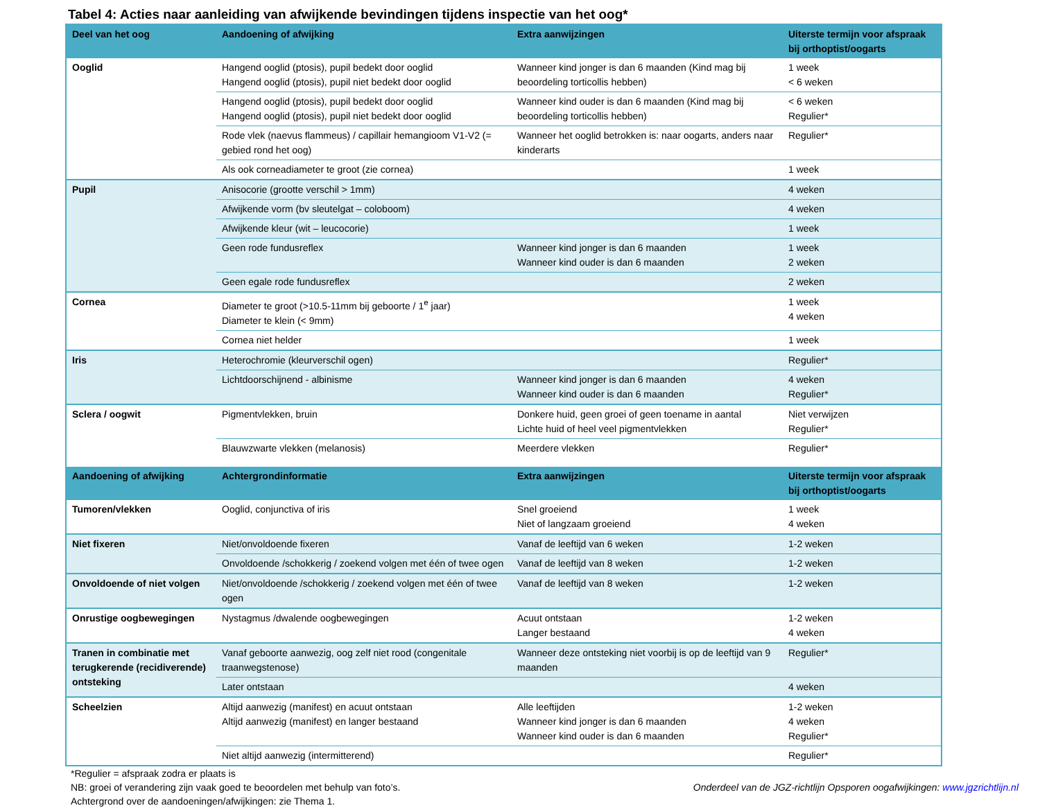Tabel 4: Acties naar aanleiding van afwijkende bevindingen tijdens inspectie van het oog*
| Deel van het oog | Aandoening of afwijking | Extra aanwijzingen | Uiterste termijn voor afspraak bij orthoptist/oogarts |
| --- | --- | --- | --- |
| Ooglid | Hangend ooglid (ptosis), pupil bedekt door ooglid Hangend ooglid (ptosis), pupil niet bedekt door ooglid | Wanneer kind jonger is dan 6 maanden (Kind mag bij beoordeling torticollis hebben) | 1 week < 6 weken |
| | Hangend ooglid (ptosis), pupil bedekt door ooglid Hangend ooglid (ptosis), pupil niet bedekt door ooglid | Wanneer kind ouder is dan 6 maanden (Kind mag bij beoordeling torticollis hebben) | < 6 weken Regulier* |
| | Rode vlek (naevus flammeus) / capillair hemangioom V1-V2 (= gebied rond het oog) | Wanneer het ooglid betrokken is: naar oogarts, anders naar kinderarts | Regulier* |
| | Als ook corneadiameter te groot (zie cornea) | | 1 week |
| Pupil | Anisocorie (grootte verschil > 1mm) | | 4 weken |
| | Afwijkende vorm (bv sleutelgat – coloboom) | | 4 weken |
| | Afwijkende kleur (wit – leucocorie) | | 1 week |
| | Geen rode fundusreflex | Wanneer kind jonger is dan 6 maanden Wanneer kind ouder is dan 6 maanden | 1 week 2 weken |
| | Geen egale rode fundusreflex | | 2 weken |
| Cornea | Diameter te groot (>10.5-11mm bij geboorte / 1<sup>e</sup> jaar) Diameter te klein (< 9mm) | | 1 week 4 weken |
| | Cornea niet helder | | 1 week |
| Iris | Heterochromie (kleurverschil ogen) | | Regulier* |
| | Lichtdoorschijnend - albinisme | Wanneer kind jonger is dan 6 maanden Wanneer kind ouder is dan 6 maanden | 4 weken Regulier* |
| Sclera / oogwit | Pigmentvlekken, bruin | Donkere huid, geen groei of geen toename in aantal Lichte huid of heel veel pigmentvlekken | Niet verwijzen Regulier* |
| | Blauwzwarte vlekken (melanosis) | Meerdere vlekken | Regulier* |
| Aandoening of afwijking | Achtergrondinformatie | Extra aanwijzingen | Uiterste termijn voor afspraak bij orthoptist/oogarts |
| Tumoren/vlekken | Ooglid, conjunctiva of iris | Snel groeiend Niet of langzaam groeiend | 1 week 4 weken |
| Niet fixeren | Niet/onvoldoende fixeren | Vanaf de leeftijd van 6 weken | 1-2 weken |
| | Onvoldoende /schokkerig / zoekend volgen met één of twee ogen | Vanaf de leeftijd van 8 weken | 1-2 weken |
| Onvoldoende of niet volgen | Niet/onvoldoende /schokkerig / zoekend volgen met één of twee ogen | Vanaf de leeftijd van 8 weken | 1-2 weken |
| Onrustige oogbewegingen | Nystagmus /dwalende oogbewegingen | Acuut ontstaan Langer bestaand | 1-2 weken 4 weken |
| Tranen in combinatie met terugkerende (recidiverende) ontsteking | Vanaf geboorte aanwezig, oog zelf niet rood (congenitale traanwegstenose) | Wanneer deze ontsteking niet voorbij is op de leeftijd van 9 maanden | Regulier* |
| | Later ontstaan | | 4 weken |
| Scheelzien | Altijd aanwezig (manifest) en acuut ontstaan Altijd aanwezig (manifest) en langer bestaand | Alle leeftijden Wanneer kind jonger is dan 6 maanden Wanneer kind ouder is dan 6 maanden | 1-2 weken 4 weken Regulier* |
| | Niet altijd aanwezig (intermitterend) | | Regulier* |
*Regulier = afspraak zodra er plaats is
NB: groei of verandering zijn vaak goed te beoordelen met behulp van foto’s.
Achtergrond over de aandoeningen/afwijkingen: zie Thema 1.
Onderdeel van de JGZ-richtlijn Opsporen oogafwijkingen: www.jgzrichtlijn.nl